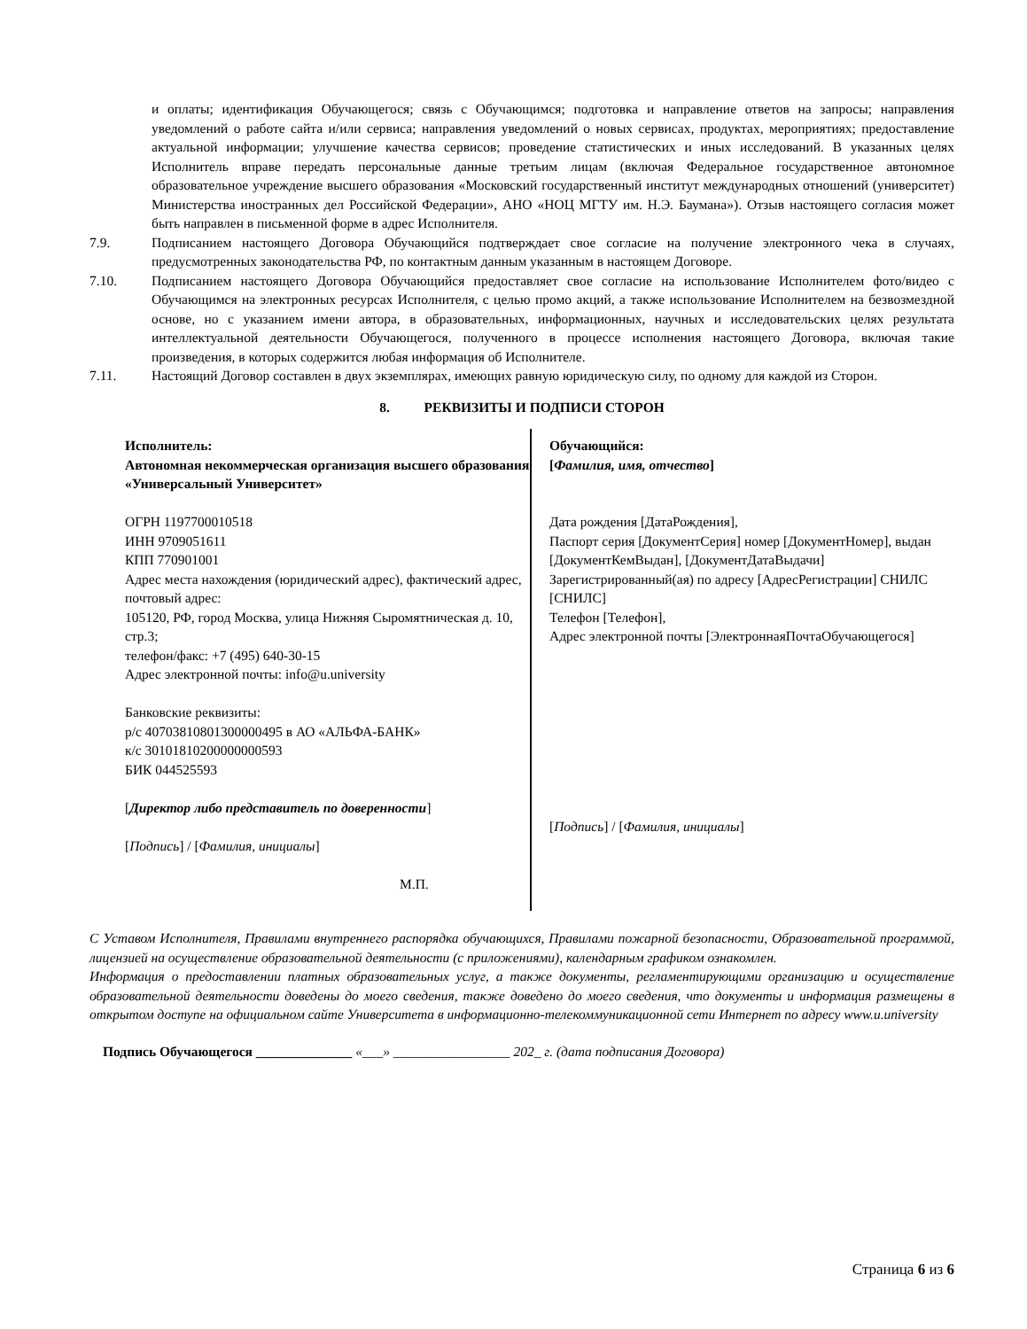и оплаты; идентификация Обучающегося; связь с Обучающимся; подготовка и направление ответов на запросы; направления уведомлений о работе сайта и/или сервиса; направления уведомлений о новых сервисах, продуктах, мероприятиях; предоставление актуальной информации; улучшение качества сервисов; проведение статистических и иных исследований. В указанных целях Исполнитель вправе передать персональные данные третьим лицам (включая Федеральное государственное автономное образовательное учреждение высшего образования «Московский государственный институт международных отношений (университет) Министерства иностранных дел Российской Федерации», АНО «НОЦ МГТУ им. Н.Э. Баумана»). Отзыв настоящего согласия может быть направлен в письменной форме в адрес Исполнителя.
7.9. Подписанием настоящего Договора Обучающийся подтверждает свое согласие на получение электронного чека в случаях, предусмотренных законодательства РФ, по контактным данным указанным в настоящем Договоре.
7.10. Подписанием настоящего Договора Обучающийся предоставляет свое согласие на использование Исполнителем фото/видео с Обучающимся на электронных ресурсах Исполнителя, с целью промо акций, а также использование Исполнителем на безвозмездной основе, но с указанием имени автора, в образовательных, информационных, научных и исследовательских целях результата интеллектуальной деятельности Обучающегося, полученного в процессе исполнения настоящего Договора, включая такие произведения, в которых содержится любая информация об Исполнителе.
7.11. Настоящий Договор составлен в двух экземплярах, имеющих равную юридическую силу, по одному для каждой из Сторон.
8. РЕКВИЗИТЫ И ПОДПИСИ СТОРОН
Исполнитель:
Автономная некоммерческая организация высшего образования «Универсальный Университет»
ОГРН 1197700010518
ИНН 9709051611
КПП 770901001
Адрес места нахождения (юридический адрес), фактический адрес, почтовый адрес:
105120, РФ, город Москва, улица Нижняя Сыромятническая д. 10, стр.3;
телефон/факс: +7 (495) 640-30-15
Адрес электронной почты: info@u.university
Банковские реквизиты:
р/с 40703810801300000495 в АО «АЛЬФА-БАНК»
к/с 30101810200000000593
БИК 044525593
[Директор либо представитель по доверенности]
[Подпись] / [Фамилия, инициалы]
М.П.
Обучающийся:
[Фамилия, имя, отчество]
Дата рождения [ДатаРождения],
Паспорт серия [ДокументСерия] номер [ДокументНомер], выдан [ДокументКемВыдан], [ДокументДатаВыдачи]
Зарегистрированный(ая) по адресу [АдресРегистрации] СНИЛС [СНИЛС]
Телефон [Телефон],
Адрес электронной почты [ЭлектроннаяПочтаОбучающегося]
[Подпись] / [Фамилия, инициалы]
С Уставом Исполнителя, Правилами внутреннего распорядка обучающихся, Правилами пожарной безопасности, Образовательной программой, лицензией на осуществление образовательной деятельности (с приложениями), календарным графиком ознакомлен.
Информация о предоставлении платных образовательных услуг, а также документы, регламентирующими организацию и осуществление образовательной деятельности доведены до моего сведения, также доведено до моего сведения, что документы и информация размещены в открытом доступе на официальном сайте Университета в информационно-телекоммуникационной сети Интернет по адресу www.u.university
Подпись Обучающегося ______________ «___» _________________ 202_ г. (дата подписания Договора)
Страница 6 из 6